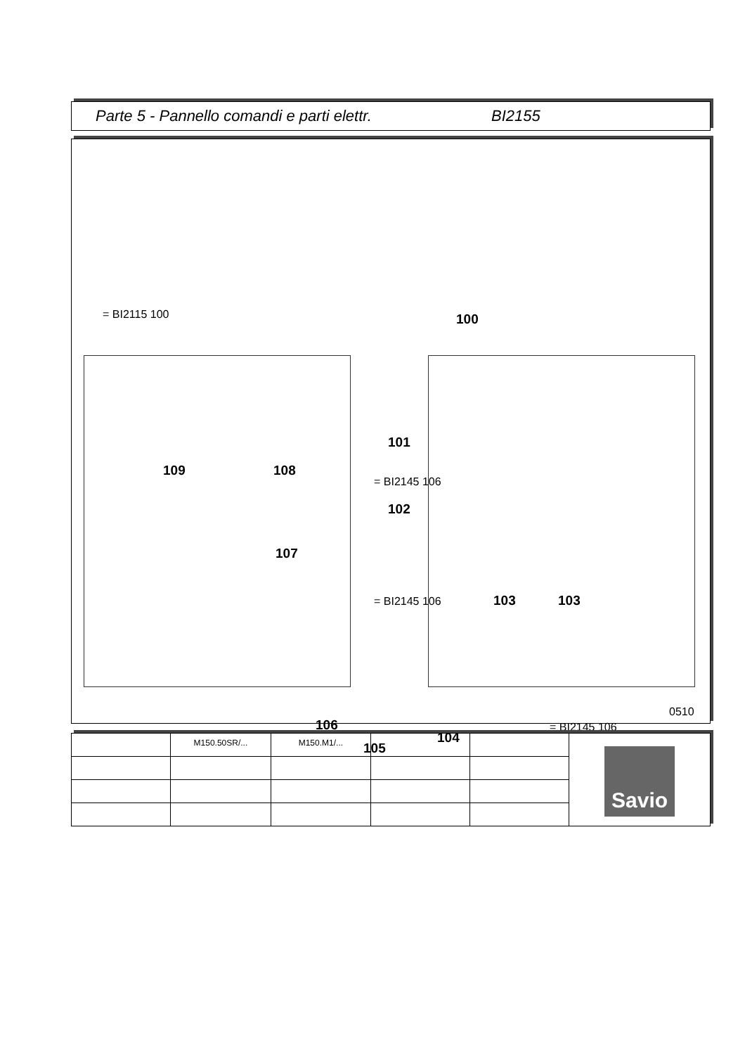Parte 5 - Pannello comandi e parti elettr. BI2155
= BI2115 100 100
101
109 108
= BI2145 106
102
107
= BI2145 106 103 103
106 = BI2145 106
104
105
0510
| | M150.50SR/... | M150.M1/... | | | Savio |